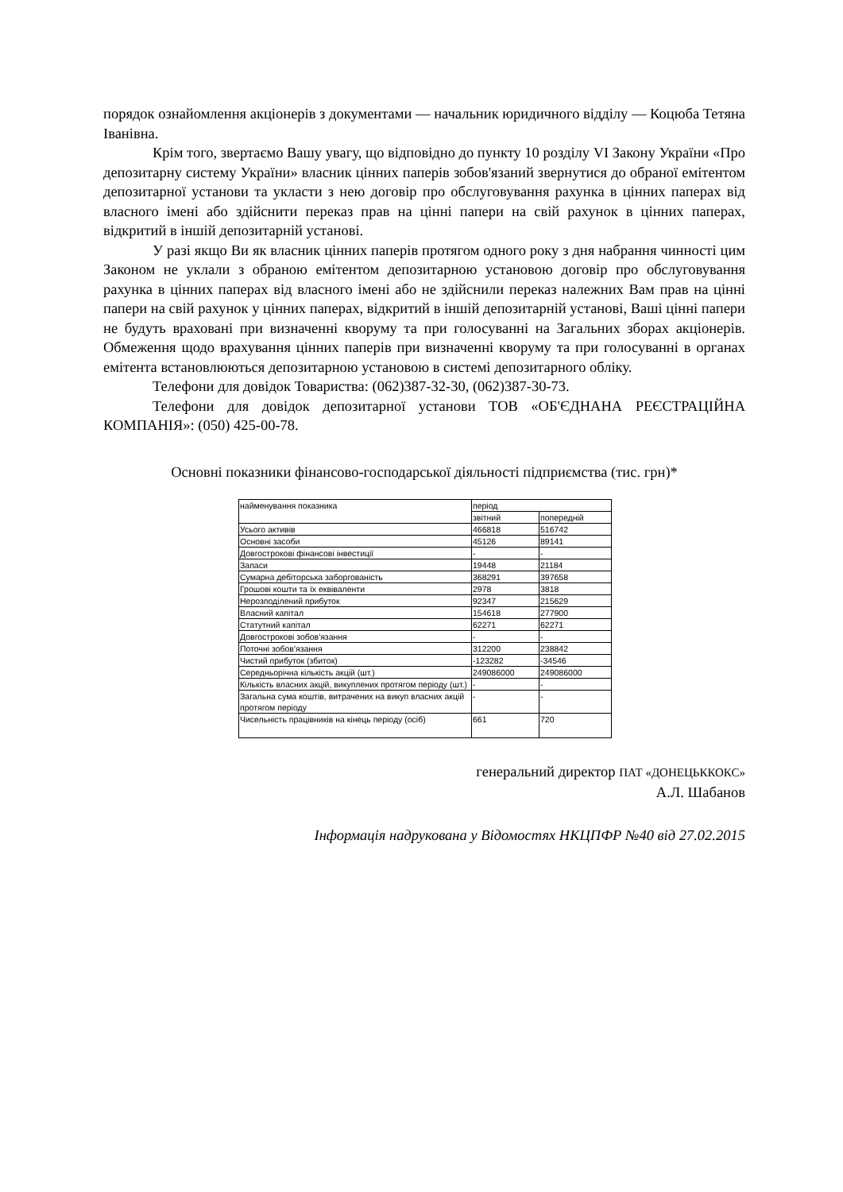порядок ознайомлення акціонерів з документами — начальник юридичного відділу — Коцюба Тетяна Іванівна.
Крім того, звертаємо Вашу увагу, що відповідно до пункту 10 розділу VI Закону України «Про депозитарну систему України» власник цінних паперів зобов'язаний звернутися до обраної емітентом депозитарної установи та укласти з нею договір про обслуговування рахунка в цінних паперах від власного імені або здійснити переказ прав на цінні папери на свій рахунок в цінних паперах, відкритий в іншій депозитарній установі.
У разі якщо Ви як власник цінних паперів протягом одного року з дня набрання чинності цим Законом не уклали з обраною емітентом депозитарною установою договір про обслуговування рахунка в цінних паперах від власного імені або не здійснили переказ належних Вам прав на цінні папери на свій рахунок у цінних паперах, відкритий в іншій депозитарній установі, Ваші цінні папери не будуть враховані при визначенні кворуму та при голосуванні на Загальних зборах акціонерів. Обмеження щодо врахування цінних паперів при визначенні кворуму та при голосуванні в органах емітента встановлюються депозитарною установою в системі депозитарного обліку.
Телефони для довідок Товариства: (062)387-32-30, (062)387-30-73.
Телефони для довідок депозитарної установи ТОВ «ОБ'ЄДНАНА РЕЄСТРАЦІЙНА КОМПАНІЯ»: (050) 425-00-78.
Основні показники фінансово-господарської діяльності підприємства (тис. грн)*
| найменування показника | період | |
| | звітний | попередній |
| Усього активів | 466818 | 516742 |
| Основні засоби | 45126 | 89141 |
| Довгострокові фінансові інвестиції | - | - |
| Запаси | 19448 | 21184 |
| Сумарна дебіторська заборгованість | 368291 | 397658 |
| Грошові кошти та їх еквіваленти | 2978 | 3818 |
| Нерозподілений прибуток | 92347 | 215629 |
| Власний капітал | 154618 | 277900 |
| Статутний капітал | 62271 | 62271 |
| Довгострокові зобов'язання | - | - |
| Поточні зобов'язання | 312200 | 238842 |
| Чистий прибуток (збиток) | -123282 | -34546 |
| Середньорічна кількість акцій (шт.) | 249086000 | 249086000 |
| Кількість власних акцій, викуплених протягом періоду (шт.) | - | - |
| Загальна сума коштів, витрачених на викуп власних акцій протягом періоду | - | - |
| Чисельність працівників на кінець періоду (осіб) | 661 | 720 |
генеральний директор ПАТ «ДОНЕЦЬККОКС»
А.Л. Шабанов
Інформація надрукована у Відомостях НКЦПФР №40 від 27.02.2015